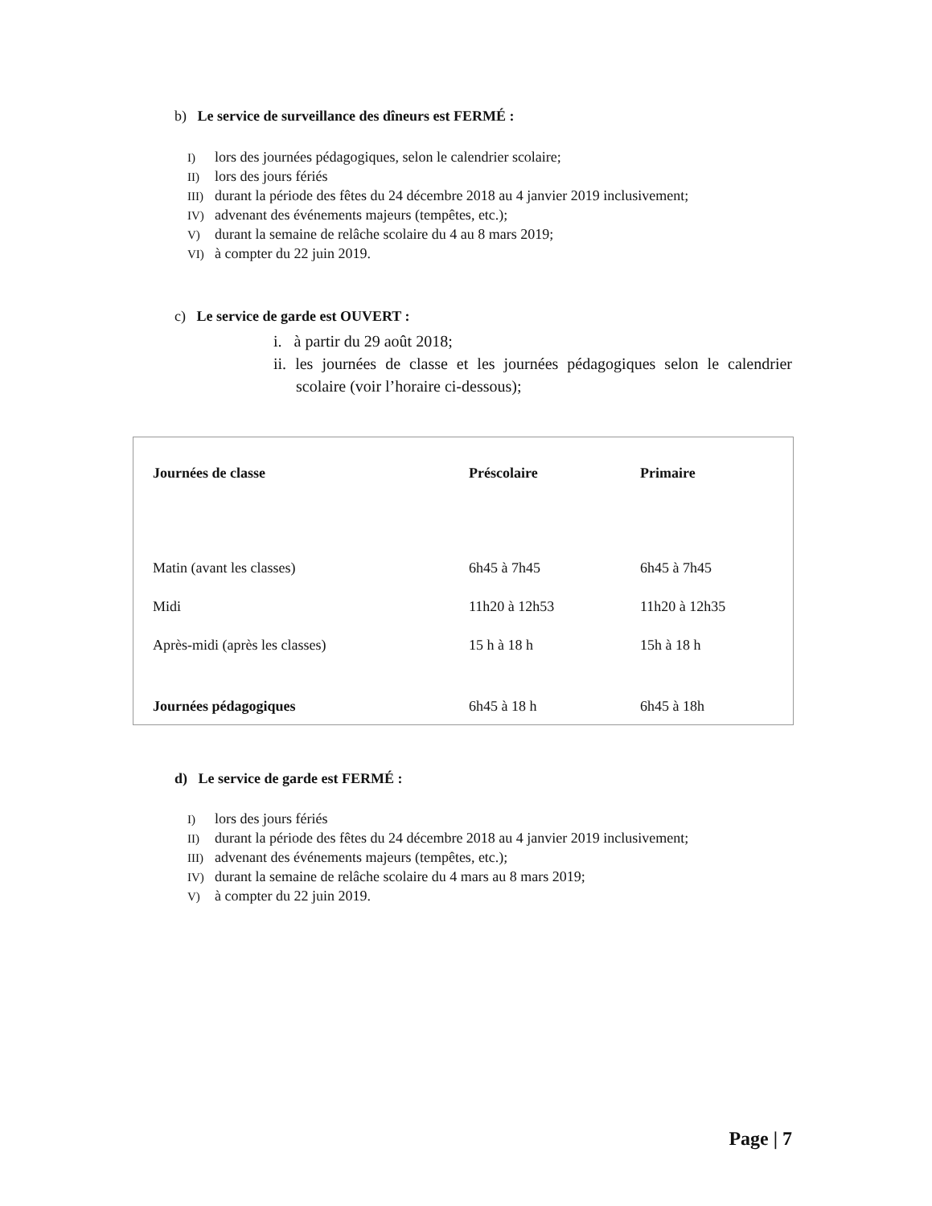b) Le service de surveillance des dîneurs est FERMÉ :
I) lors des journées pédagogiques, selon le calendrier scolaire;
II) lors des jours fériés
III) durant la période des fêtes du 24 décembre 2018 au 4 janvier 2019 inclusivement;
IV) advenant des événements majeurs (tempêtes, etc.);
V) durant la semaine de relâche scolaire du 4 au 8 mars 2019;
VI) à compter du 22 juin 2019.
c) Le service de garde est OUVERT :
i. à partir du 29 août 2018;
ii. les journées de classe et les journées pédagogiques selon le calendrier scolaire (voir l’horaire ci-dessous);
| Journées de classe | Préscolaire | Primaire |
| Matin (avant les classes) | 6h45 à 7h45 | 6h45 à 7h45 |
| Midi | 11h20 à 12h53 | 11h20 à 12h35 |
| Après-midi (après les classes) | 15 h à 18 h | 15h à 18 h |
| Journées pédagogiques | 6h45 à 18 h | 6h45 à 18h |
d) Le service de garde est FERMÉ :
I) lors des jours fériés
II) durant la période des fêtes du 24 décembre 2018 au 4 janvier 2019 inclusivement;
III) advenant des événements majeurs (tempêtes, etc.);
IV) durant la semaine de relâche scolaire du 4 mars au 8 mars 2019;
V) à compter du 22 juin 2019.
Page | 7